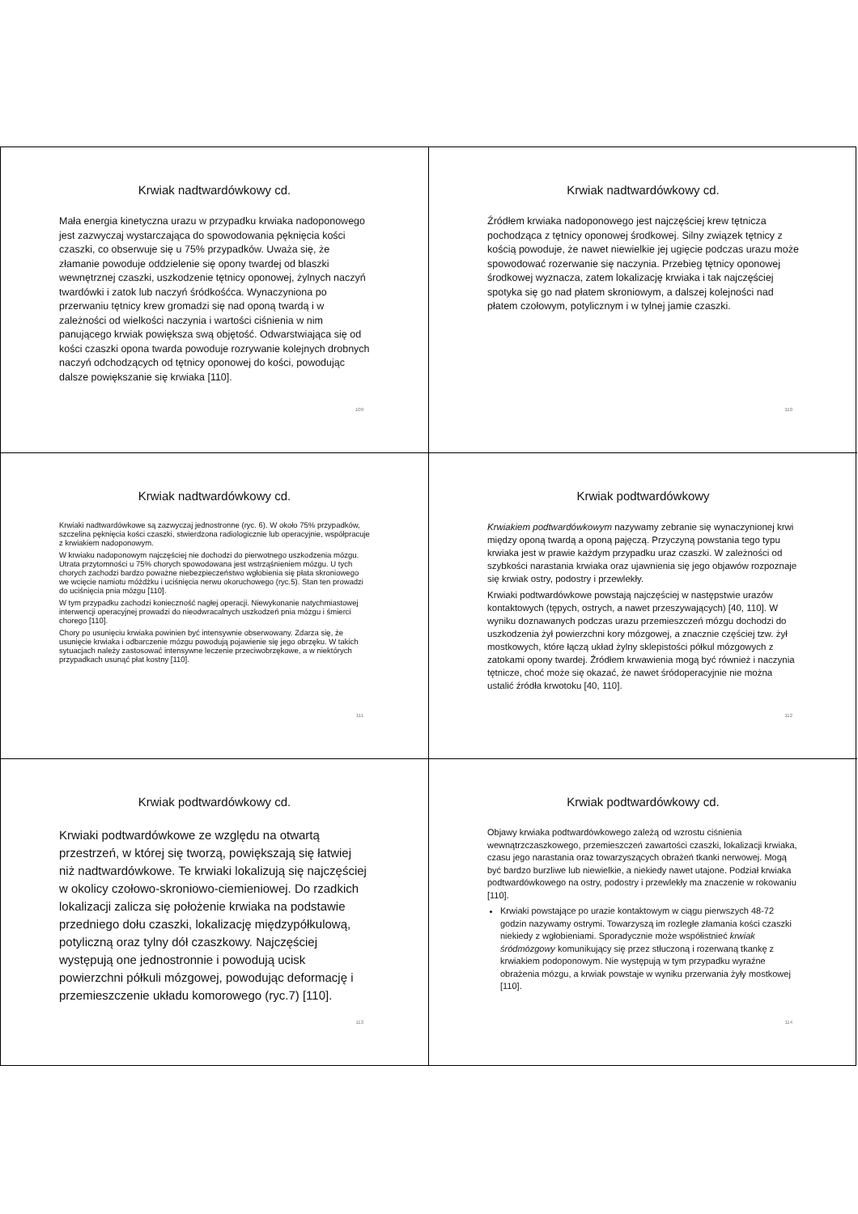Krwiak nadtwardówkowy cd.
Mała energia kinetyczna urazu w przypadku krwiaka nadoponowego jest zazwyczaj wystarczająca do spowodowania pęknięcia kości czaszki, co obserwuje się u 75% przypadków. Uważa się, że złamanie powoduje oddzielenie się opony twardej od blaszki wewnętrznej czaszki, uszkodzenie tętnicy oponowej, żylnych naczyń twardówki i zatok lub naczyń śródkośćca. Wynaczyniona po przerwaniu tętnicy krew gromadzi się nad oponą twardą i w zależności od wielkości naczynia i wartości ciśnienia w nim panującego krwiak powiększa swą objętość. Odwarstwiająca się od kości czaszki opona twarda powoduje rozrywanie kolejnych drobnych naczyń odchodzących od tętnicy oponowej do kości, powodując dalsze powiększanie się krwiaka [110].
109
Krwiak nadtwardówkowy cd.
Źródłem krwiaka nadoponowego jest najczęściej krew tętnicza pochodząca z tętnicy oponowej środkowej. Silny związek tętnicy z kością powoduje, że nawet niewielkie jej ugięcie podczas urazu może spowodować rozerwanie się naczynia. Przebieg tętnicy oponowej środkowej wyznacza, zatem lokalizację krwiaka i tak najczęściej spotyka się go nad płatem skroniowym, a dalszej kolejności nad płatem czołowym, potylicznym i w tylnej jamie czaszki.
110
Krwiak nadtwardówkowy cd.
Krwiaki nadtwardówkowe są zazwyczaj jednostronne (ryc. 6). W około 75% przypadków, szczelina pęknięcia kości czaszki, stwierdzona radiologicznie lub operacyjnie, współpracuje z krwiakiem nadoponowym.
W krwiaku nadoponowym najczęściej nie dochodzi do pierwotnego uszkodzenia mózgu. Utrata przytomności u 75% chorych spowodowana jest wstrząśnieniem mózgu. U tych chorych zachodzi bardzo poważne niebezpieczeństwo wgłobienia się płata skroniowego we wcięcie namiotu móżdżku i uciśnięcia nerwu okoruchowego (ryc.5). Stan ten prowadzi do uciśnięcia pnia mózgu [110].
W tym przypadku zachodzi konieczność nagłej operacji. Niewykonanie natychmiastowej interwencji operacyjnej prowadzi do nieodwracalnych uszkodzeń pnia mózgu i śmierci chorego [110].
Chory po usunięciu krwiaka powinien być intensywnie obserwowany. Zdarza się, że usunięcie krwiaka i odbarczenie mózgu powodują pojawienie się jego obrzęku. W takich sytuacjach należy zastosować intensywne leczenie przeciwobrzękowe, a w niektórych przypadkach usunąć płat kostny [110].
111
Krwiak podtwardówkowy
Krwiakiem podtwardówkowym nazywamy zebranie się wynaczynionej krwi między oponą twardą a oponą pajęczą. Przyczyną powstania tego typu krwiaka jest w prawie każdym przypadku uraz czaszki. W zależności od szybkości narastania krwiaka oraz ujawnienia się jego objawów rozpoznaje się krwiak ostry, podostry i przewlekły.
Krwiaki podtwardówkowe powstają najczęściej w następstwie urazów kontaktowych (tępych, ostrych, a nawet przeszywających) [40, 110]. W wyniku doznawanych podczas urazu przemieszczeń mózgu dochodzi do uszkodzenia żył powierzchni kory mózgowej, a znacznie częściej tzw. żył mostkowych, które łączą układ żylny sklepistości półkul mózgowych z zatokami opony twardej. Źródłem krwawienia mogą być również i naczynia tętnicze, choć może się okazać, że nawet śródoperacyjnie nie można ustalić źródła krwotoku [40, 110].
112
Krwiak podtwardówkowy cd.
Krwiaki podtwardówkowe ze względu na otwartą przestrzeń, w której się tworzą, powiększają się łatwiej niż nadtwardówkowe. Te krwiaki lokalizują się najczęściej w okolicy czołowo-skroniowo-ciemieniowej. Do rzadkich lokalizacji zalicza się położenie krwiaka na podstawie przedniego dołu czaszki, lokalizację międzypółkulową, potyliczną oraz tylny dół czaszkowy. Najczęściej występują one jednostronnie i powodują ucisk powierzchni półkuli mózgowej, powodując deformację i przemieszczenie układu komorowego (ryc.7) [110].
113
Krwiak podtwardówkowy cd.
Objawy krwiaka podtwardówkowego zależą od wzrostu ciśnienia wewnątrzczaszkowego, przemieszczeń zawartości czaszki, lokalizacji krwiaka, czasu jego narastania oraz towarzyszących obrażeń tkanki nerwowej. Mogą być bardzo burzliwe lub niewielkie, a niekiedy nawet utajone. Podział krwiaka podtwardówkowego na ostry, podostry i przewlekły ma znaczenie w rokowaniu [110].
Krwiaki powstające po urazie kontaktowym w ciągu pierwszych 48-72 godzin nazywamy ostrymi. Towarzyszą im rozległe złamania kości czaszki niekiedy z wgłobieniami. Sporadycznie może współistnieć krwiak śródmózgowy komunikujący się przez stłuczoną i rozerwaną tkankę z krwiakiem podoponowym. Nie występują w tym przypadku wyraźne obrażenia mózgu, a krwiak powstaje w wyniku przerwania żyły mostkowej [110].
114